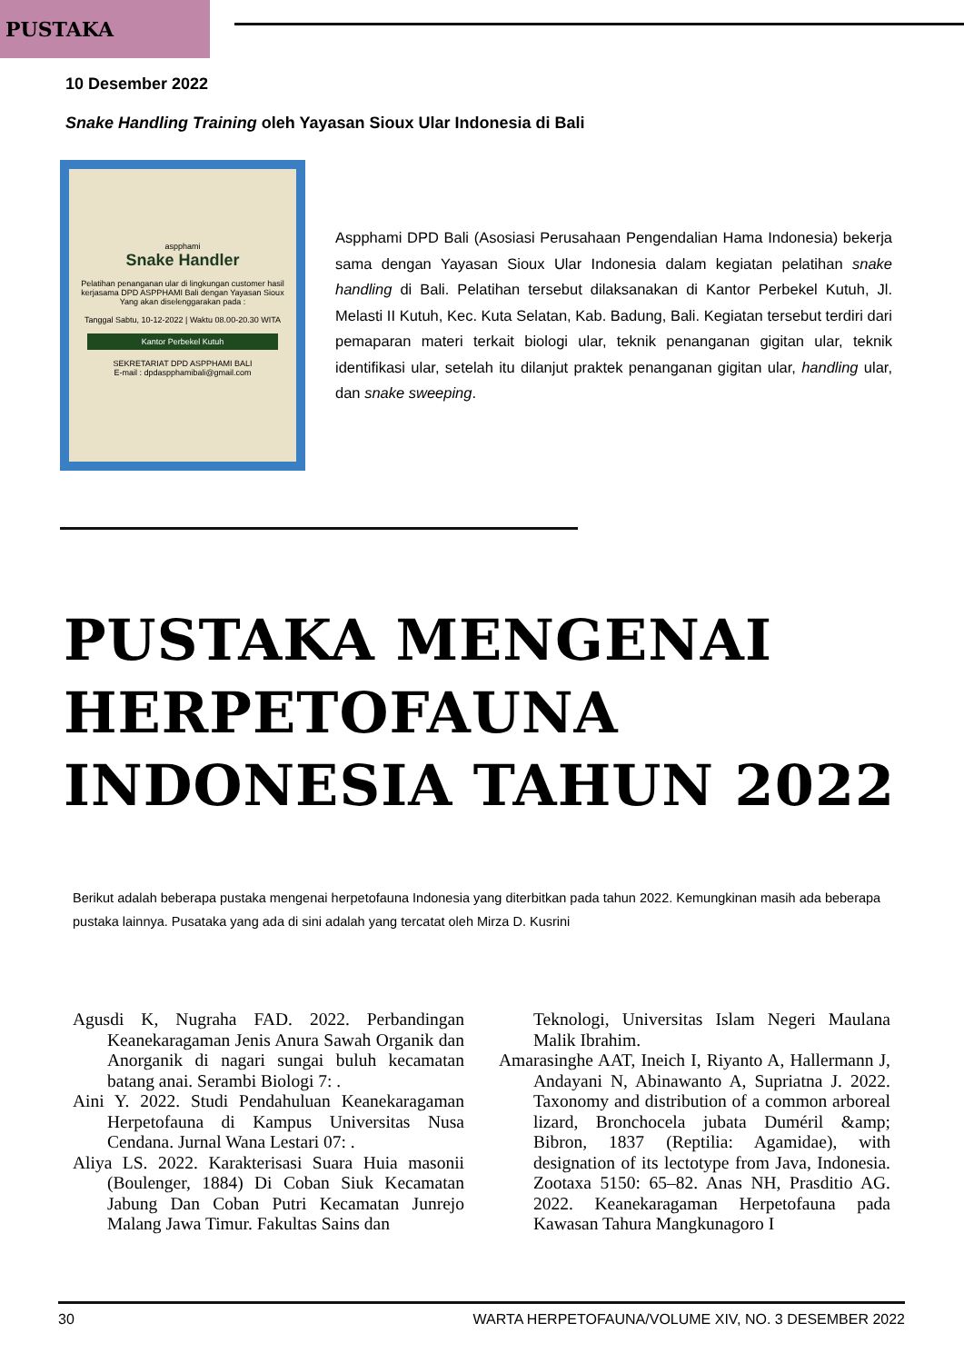PUSTAKA
10 Desember 2022
Snake Handling Training oleh Yayasan Sioux Ular Indonesia di Bali
aspphami
Snake Handler
Pelatihan penanganan ular di lingkungan customer hasil kerjasama DPD ASPPHAMI Bali dengan Yayasan Sioux
Yang akan diselenggarakan pada :
Tanggal Sabtu, 10-12-2022 | Waktu 08.00-20.30 WITA
Kantor Perbekel Kutuh
SEKRETARIAT DPD ASPPHAMI BALI
E-mail : dpdaspphamibali@gmail.com
Aspphami DPD Bali (Asosiasi Perusahaan Pengendalian Hama Indonesia) bekerja sama dengan Yayasan Sioux Ular Indonesia dalam kegiatan pelatihan snake handling di Bali. Pelatihan tersebut dilaksanakan di Kantor Perbekel Kutuh, Jl. Melasti II Kutuh, Kec. Kuta Selatan, Kab. Badung, Bali. Kegiatan tersebut terdiri dari pemaparan materi terkait biologi ular, teknik penanganan gigitan ular, teknik identifikasi ular, setelah itu dilanjut praktek penanganan gigitan ular, handling ular, dan snake sweeping.
PUSTAKA MENGENAI HERPETOFAUNA INDONESIA TAHUN 2022
Berikut adalah beberapa pustaka mengenai herpetofauna Indonesia yang diterbitkan pada tahun 2022. Kemungkinan masih ada beberapa pustaka lainnya. Pusataka yang ada di sini adalah yang tercatat oleh Mirza D. Kusrini
Agusdi K, Nugraha FAD. 2022. Perbandingan Keanekaragaman Jenis Anura Sawah Organik dan Anorganik di nagari sungai buluh kecamatan batang anai. Serambi Biologi 7: .
Aini Y. 2022. Studi Pendahuluan Keanekaragaman Herpetofauna di Kampus Universitas Nusa Cendana. Jurnal Wana Lestari 07: .
Aliya LS. 2022. Karakterisasi Suara Huia masonii (Boulenger, 1884) Di Coban Siuk Kecamatan Jabung Dan Coban Putri Kecamatan Junrejo Malang Jawa Timur. Fakultas Sains dan
Teknologi, Universitas Islam Negeri Maulana Malik Ibrahim.
Amarasinghe AAT, Ineich I, Riyanto A, Hallermann J, Andayani N, Abinawanto A, Supriatna J. 2022. Taxonomy and distribution of a common arboreal lizard, Bronchocela jubata Duméril &amp; Bibron, 1837 (Reptilia: Agamidae), with designation of its lectotype from Java, Indonesia. Zootaxa 5150: 65–82. Anas NH, Prasditio AG. 2022. Keanekaragaman Herpetofauna pada Kawasan Tahura Mangkunagoro I
30 WARTA HERPETOFAUNA/VOLUME XIV, NO. 3 DESEMBER 2022